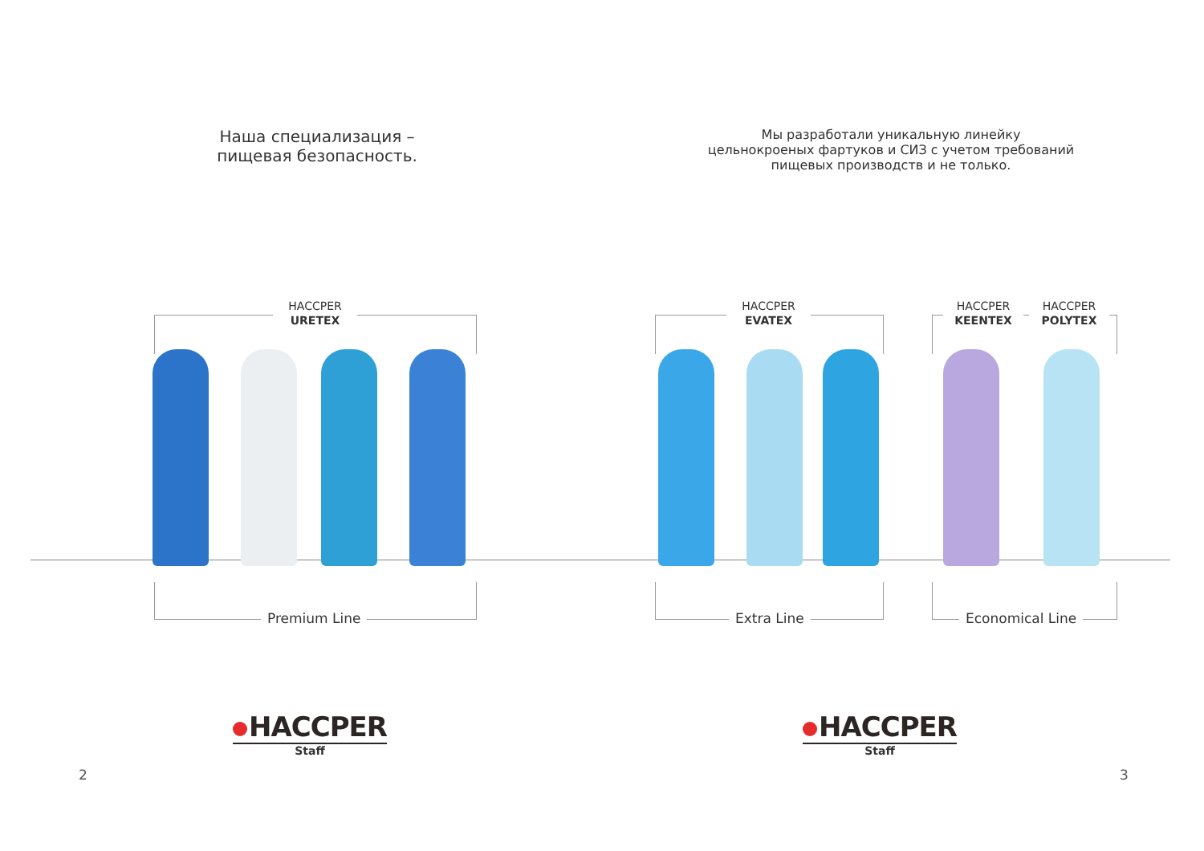Наша специализация –
пищевая безопасность.
HACCPER
URETEX
Premium Line
HACCPER
Staff
2
Мы разработали уникальную линейку цельнокроеных фартуков и СИЗ с учетом требований пищевых производств и не только.
HACCPER
EVATEX
HACCPER
KEENTEX
HACCPER
POLYTEX
Extra Line Economical Line
HACCPER
Staff
3